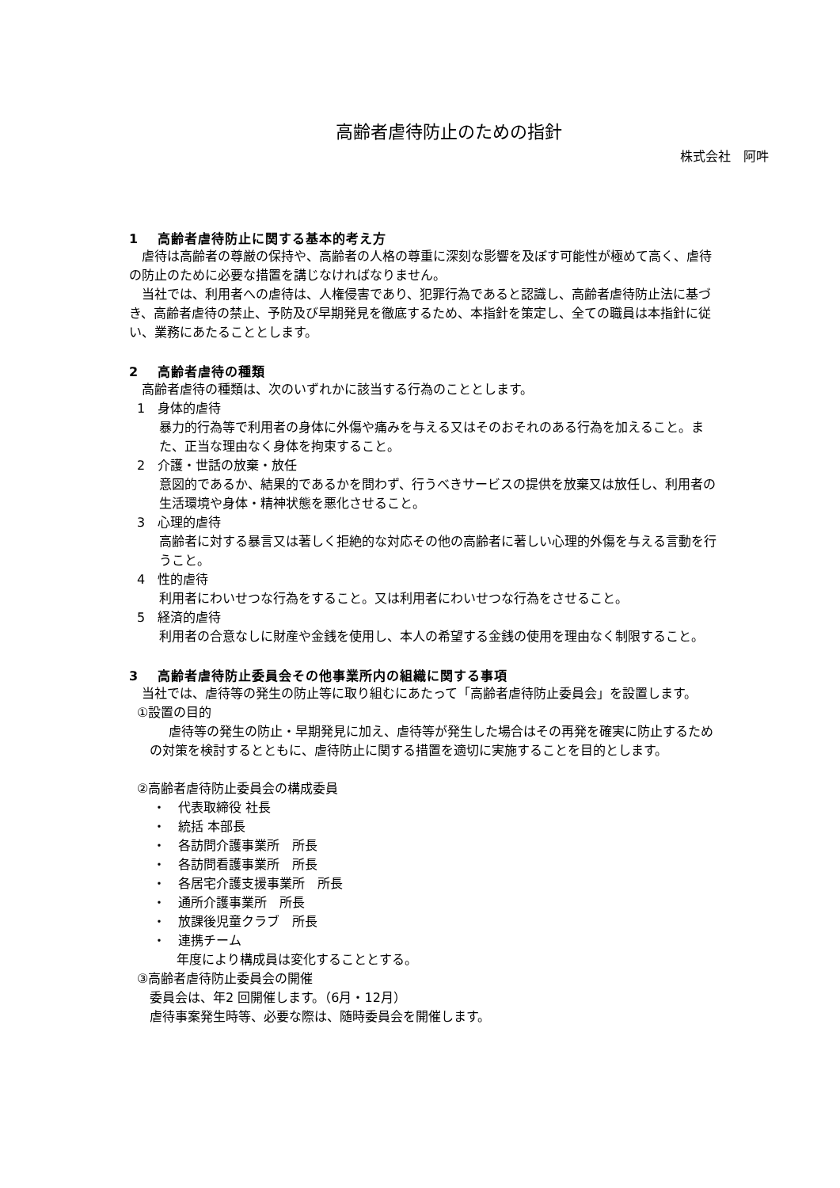高齢者虐待防止のための指針
株式会社　阿吽
1　 高齢者虐待防止に関する基本的考え方
虐待は高齢者の尊厳の保持や、高齢者の人格の尊重に深刻な影響を及ぼす可能性が極めて高く、虐待の防止のために必要な措置を講じなければなりません。
当社では、利用者への虐待は、人権侵害であり、犯罪行為であると認識し、高齢者虐待防止法に基づき、高齢者虐待の禁止、予防及び早期発見を徹底するため、本指針を策定し、全ての職員は本指針に従い、業務にあたることとします。
2　 高齢者虐待の種類
高齢者虐待の種類は、次のいずれかに該当する行為のこととします。
1　身体的虐待
暴力的行為等で利用者の身体に外傷や痛みを与える又はそのおそれのある行為を加えること。また、正当な理由なく身体を拘束すること。
2　介護・世話の放棄・放任
意図的であるか、結果的であるかを問わず、行うべきサービスの提供を放棄又は放任し、利用者の生活環境や身体・精神状態を悪化させること。
3　心理的虐待
高齢者に対する暴言又は著しく拒絶的な対応その他の高齢者に著しい心理的外傷を与える言動を行うこと。
4　性的虐待
利用者にわいせつな行為をすること。又は利用者にわいせつな行為をさせること。
5　経済的虐待
利用者の合意なしに財産や金銭を使用し、本人の希望する金銭の使用を理由なく制限すること。
3　 高齢者虐待防止委員会その他事業所内の組織に関する事項
当社では、虐待等の発生の防止等に取り組むにあたって「高齢者虐待防止委員会」を設置します。
①設置の目的
虐待等の発生の防止・早期発見に加え、虐待等が発生した場合はその再発を確実に防止するための対策を検討するとともに、虐待防止に関する措置を適切に実施することを目的とします。
②高齢者虐待防止委員会の構成委員
・　代表取締役 社長
・　統括 本部長
・　各訪問介護事業所　所長
・　各訪問看護事業所　所長
・　各居宅介護支援事業所　所長
・　通所介護事業所　所長
・　放課後児童クラブ　所長
・　連携チーム
年度により構成員は変化することとする。
③高齢者虐待防止委員会の開催
委員会は、年2 回開催します。（6月・12月）
虐待事案発生時等、必要な際は、随時委員会を開催します。